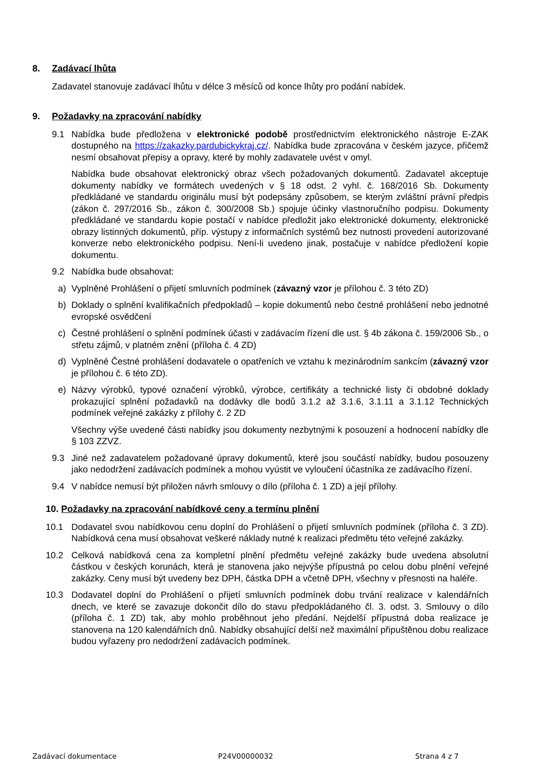8. Zadávací lhůta
Zadavatel stanovuje zadávací lhůtu v délce 3 měsíců od konce lhůty pro podání nabídek.
9. Požadavky na zpracování nabídky
9.1 Nabídka bude předložena v elektronické podobě prostřednictvím elektronického nástroje E-ZAK dostupného na https://zakazky.pardubickykraj.cz/. Nabídka bude zpracována v českém jazyce, přičemž nesmí obsahovat přepisy a opravy, které by mohly zadavatele uvést v omyl.
Nabídka bude obsahovat elektronický obraz všech požadovaných dokumentů. Zadavatel akceptuje dokumenty nabídky ve formátech uvedených v § 18 odst. 2 vyhl. č. 168/2016 Sb. Dokumenty předkládané ve standardu originálu musí být podepsány způsobem, se kterým zvláštní právní předpis (zákon č. 297/2016 Sb., zákon č. 300/2008 Sb.) spojuje účinky vlastnoručního podpisu. Dokumenty předkládané ve standardu kopie postačí v nabídce předložit jako elektronické dokumenty, elektronické obrazy listinných dokumentů, příp. výstupy z informačních systémů bez nutnosti provedení autorizované konverze nebo elektronického podpisu. Není-li uvedeno jinak, postačuje v nabídce předložení kopie dokumentu.
9.2 Nabídka bude obsahovat:
a) Vyplněné Prohlášení o přijetí smluvních podmínek (závazný vzor je přílohou č. 3 této ZD)
b) Doklady o splnění kvalifikačních předpokladů – kopie dokumentů nebo čestné prohlášení nebo jednotné evropské osvědčení
c) Čestné prohlášení o splnění podmínek účasti v zadávacím řízení dle ust. § 4b zákona č. 159/2006 Sb., o střetu zájmů, v platném znění (příloha č. 4 ZD)
d) Vyplněné Čestné prohlášení dodavatele o opatřeních ve vztahu k mezinárodním sankcím (závazný vzor je přílohou č. 6 této ZD).
e) Názvy výrobků, typové označení výrobků, výrobce, certifikáty a technické listy či obdobné doklady prokazující splnění požadavků na dodávky dle bodů 3.1.2 až 3.1.6, 3.1.11 a 3.1.12 Technických podmínek veřejné zakázky z přílohy č. 2 ZD
Všechny výše uvedené části nabídky jsou dokumenty nezbytnými k posouzení a hodnocení nabídky dle § 103 ZZVZ.
9.3 Jiné než zadavatelem požadované úpravy dokumentů, které jsou součástí nabídky, budou posouzeny jako nedodržení zadávacích podmínek a mohou vyústit ve vyloučení účastníka ze zadávacího řízení.
9.4 V nabídce nemusí být přiložen návrh smlouvy o dílo (příloha č. 1 ZD) a její přílohy.
10. Požadavky na zpracování nabídkové ceny a termínu plnění
10.1 Dodavatel svou nabídkovou cenu doplní do Prohlášení o přijetí smluvních podmínek (příloha č. 3 ZD). Nabídková cena musí obsahovat veškeré náklady nutné k realizaci předmětu této veřejné zakázky.
10.2 Celková nabídková cena za kompletní plnění předmětu veřejné zakázky bude uvedena absolutní částkou v českých korunách, která je stanovena jako nejvýše přípustná po celou dobu plnění veřejné zakázky. Ceny musí být uvedeny bez DPH, částka DPH a včetně DPH, všechny v přesnosti na haléře.
10.3 Dodavatel doplní do Prohlášení o přijetí smluvních podmínek dobu trvání realizace v kalendářních dnech, ve které se zavazuje dokončit dílo do stavu předpokládaného čl. 3. odst. 3. Smlouvy o dílo (příloha č. 1 ZD) tak, aby mohlo proběhnout jeho předání. Nejdelší přípustná doba realizace je stanovena na 120 kalendářních dnů. Nabídky obsahující delší než maximální připuštěnou dobu realizace budou vyřazeny pro nedodržení zadávacích podmínek.
Zadávací dokumentace P24V00000032 Strana 4 z 7